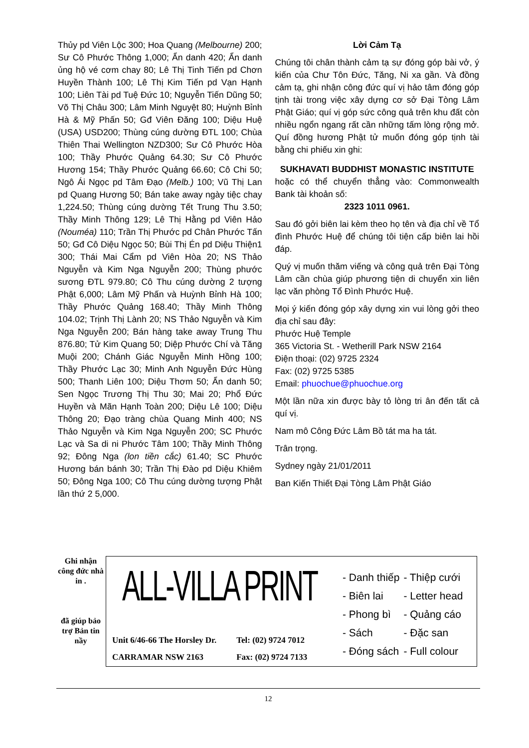Thủy pd Viên Lộc 300; Hoa Quang (Melbourne) 200; Sư Cô Phước Thông 1,000; Ẩn danh 420; Ẩn danh ủng hộ vé cơm chay 80; Lê Thị Tinh Tiến pd Chơn Huyền Thành 100; Lê Thị Kim Tiến pd Vạn Hạnh 100; Liên Tài pd Tuệ Đức 10; Nguyễn Tiến Dũng 50; Võ Thị Châu 300; Lâm Minh Nguyệt 80; Huỳnh Bỉnh Hà & Mỹ Phấn 50; Gđ Viên Đăng 100; Diệu Huệ (USA) USD200; Thùng cúng dường ĐTL 100; Chùa Thiên Thai Wellington NZD300; Sư Cô Phước Hòa 100; Thầy Phước Quảng 64.30; Sư Cô Phước Hương 154; Thầy Phước Quảng 66.60; Cô Chi 50; Ngô Ái Ngọc pd Tâm Đạo (Melb.) 100; Vũ Thị Lan pd Quang Hương 50; Bán take away ngày tiệc chay 1,224.50; Thùng cúng dường Tết Trung Thu 3.50; Thầy Minh Thông 129; Lê Thị Hằng pd Viên Hảo (Nouméa) 110; Trần Thị Phước pd Chân Phước Tấn 50; Gđ Cô Diệu Ngọc 50; Bùi Thị Én pd Diệu Thiện1 300; Thái Mai Cẩm pd Viên Hòa 20; NS Thảo Nguyễn và Kim Nga Nguyễn 200; Thùng phước sương ĐTL 979.80; Cô Thu cúng dường 2 tượng Phật 6,000; Lâm Mỹ Phấn và Huỳnh Bỉnh Hà 100; Thầy Phước Quảng 168.40; Thầy Minh Thông 104.02; Trịnh Thị Lành 20; NS Thảo Nguyễn và Kim Nga Nguyễn 200; Bán hàng take away Trung Thu 876.80; Tử Kim Quang 50; Diệp Phước Chí và Tăng Muội 200; Chánh Giác Nguyễn Minh Hồng 100; Thầy Phước Lạc 30; Minh Anh Nguyễn Đức Hùng 500; Thanh Liên 100; Diệu Thơm 50; Ẩn danh 50; Sen Ngọc Trương Thị Thu 30; Mai 20; Phổ Đức Huyền và Mãn Hạnh Toàn 200; Diệu Lê 100; Diệu Thông 20; Đạo tràng chùa Quang Minh 400; NS Thảo Nguyễn và Kim Nga Nguyễn 200; SC Phước Lạc và Sa di ni Phước Tâm 100; Thầy Minh Thông 92; Đông Nga (lon tiền cắc) 61.40; SC Phước Hương bán bánh 30; Trần Thị Đào pd Diệu Khiêm 50; Đông Nga 100; Cô Thu cúng dường tượng Phật lần thứ 2 5,000.
Lời Cảm Tạ
Chúng tôi chân thành cảm tạ sự đóng góp bài vở, ý kiến của Chư Tôn Đức, Tăng, Ni xa gần. Và đồng cảm tạ, ghi nhận công đức quí vị hảo tâm đóng góp tịnh tài trong việc xây dựng cơ sở Đại Tòng Lâm Phật Giáo; quí vị góp sức công quả trên khu đất còn nhiều ngổn ngang rất cần những tấm lòng rộng mở. Quí đồng hương Phật tử muốn đóng góp tịnh tài bằng chi phiếu xin ghi:
SUKHAVATI BUDDHIST MONASTIC INSTITUTE
hoặc có thể chuyển thẳng vào: Commonwealth Bank tài khoản số:
2323 1011 0961.
Sau đó gởi biên lai kèm theo họ tên và địa chỉ về Tổ đình Phước Huệ để chúng tôi tiện cấp biên lai hồi đáp.
Quý vị muốn thăm viếng và công quả trên Đại Tòng Lâm cần chùa giúp phương tiện di chuyển xin liên lạc văn phòng Tổ Đình Phước Huệ.
Mọi ý kiến đóng góp xây dựng xin vui lòng gởi theo địa chỉ sau đây:
Phước Huệ Temple
365 Victoria St. - Wetherill Park NSW 2164
Điện thoại: (02) 9725 2324
Fax: (02) 9725 5385
Email: phuochue@phuochue.org
Một lần nữa xin được bày tỏ lòng tri ân đến tất cả quí vị.
Nam mô Công Đức Lâm Bồ tát ma ha tát.
Trân trọng.
Sydney ngày 21/01/2011
Ban Kiến Thiết Đại Tòng Lâm Phật Giáo
Ghi nhận công đức nhà in .
đã giúp bảo trợ Bản tin nầy
ALL-VILLA PRINT
Unit 6/46-66 The Horsley Dr.
CARRAMAR NSW 2163
Tel: (02) 9724 7012
Fax: (02) 9724 7133
| - Danh thiếp | - Thiệp cưới |
| - Biên lai | - Letter head |
| - Phong bì | - Quảng cáo |
| - Sách | - Đặc san |
| - Đóng sách | - Full colour |
12